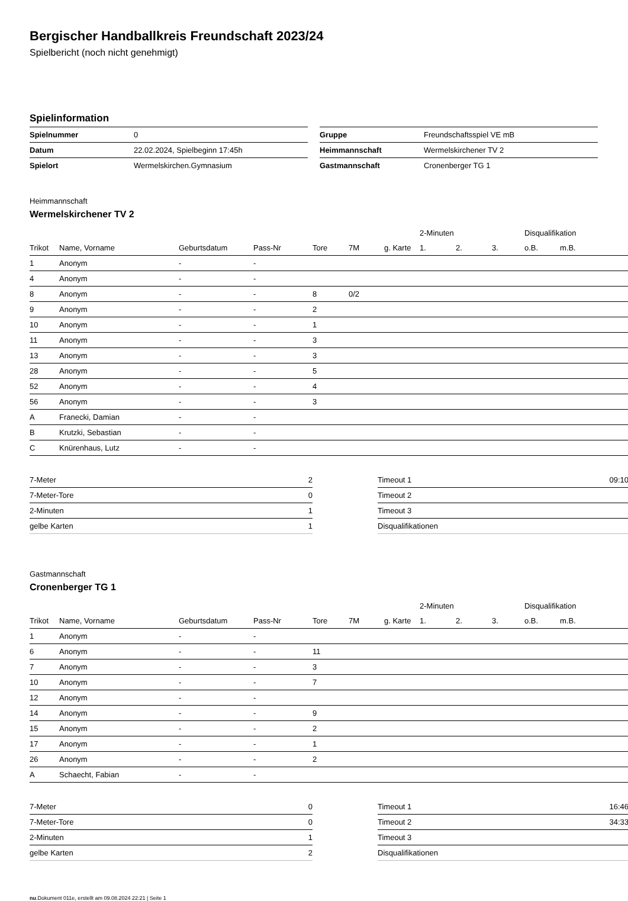Bergischer Handballkreis Freundschaft 2023/24
Spielbericht (noch nicht genehmigt)
Spielinformation
| Spielnummer | 0 |
| Datum | 22.02.2024, Spielbeginn 17:45h |
| Spielort | Wermelskirchen.Gymnasium |
| Gruppe | Freundschaftsspiel VE mB |
| Heimmannschaft | Wermelskirchener TV 2 |
| Gastmannschaft | Cronenberger TG 1 |
Heimmannschaft
Wermelskirchener TV 2
| | | | | | | | 2-Minuten | | | Disqualifikation | |
| Trikot | Name, Vorname | Geburtsdatum | Pass-Nr | Tore | 7M | g. Karte | 1. | 2. | 3. | o.B. | m.B. |
| 1 | Anonym | - | - | | | | | | | | |
| 4 | Anonym | - | - | | | | | | | | |
| 8 | Anonym | - | - | 8 | 0/2 | | | | | | |
| 9 | Anonym | - | - | 2 | | | | | | | |
| 10 | Anonym | - | - | 1 | | | | | | | |
| 11 | Anonym | - | - | 3 | | | | | | | |
| 13 | Anonym | - | - | 3 | | | | | | | |
| 28 | Anonym | - | - | 5 | | | | | | | |
| 52 | Anonym | - | - | 4 | | | | | | | |
| 56 | Anonym | - | - | 3 | | | | | | | |
| A | Franecki, Damian | - | - | | | | | | | | |
| B | Krutzki, Sebastian | - | - | | | | | | | | |
| C | Knürenhaus, Lutz | - | - | | | | | | | | |
| 7-Meter | 2 |
| 7-Meter-Tore | 0 |
| 2-Minuten | 1 |
| gelbe Karten | 1 |
| Timeout 1 | 09:10 |
| Timeout 2 | |
| Timeout 3 | |
| Disqualifikationen | |
Gastmannschaft
Cronenberger TG 1
| | | | | | | | 2-Minuten | | | Disqualifikation | |
| Trikot | Name, Vorname | Geburtsdatum | Pass-Nr | Tore | 7M | g. Karte | 1. | 2. | 3. | o.B. | m.B. |
| 1 | Anonym | - | - | | | | | | | | |
| 6 | Anonym | - | - | 11 | | | | | | | |
| 7 | Anonym | - | - | 3 | | | | | | | |
| 10 | Anonym | - | - | 7 | | | | | | | |
| 12 | Anonym | - | - | | | | | | | | |
| 14 | Anonym | - | - | 9 | | | | | | | |
| 15 | Anonym | - | - | 2 | | | | | | | |
| 17 | Anonym | - | - | 1 | | | | | | | |
| 26 | Anonym | - | - | 2 | | | | | | | |
| A | Schaecht, Fabian | - | - | | | | | | | | |
| 7-Meter | 0 |
| 7-Meter-Tore | 0 |
| 2-Minuten | 1 |
| gelbe Karten | 2 |
| Timeout 1 | 16:46 |
| Timeout 2 | 34:33 |
| Timeout 3 | |
| Disqualifikationen | |
nu.Dokument 011e, erstellt am 09.08.2024 22:21 | Seite 1